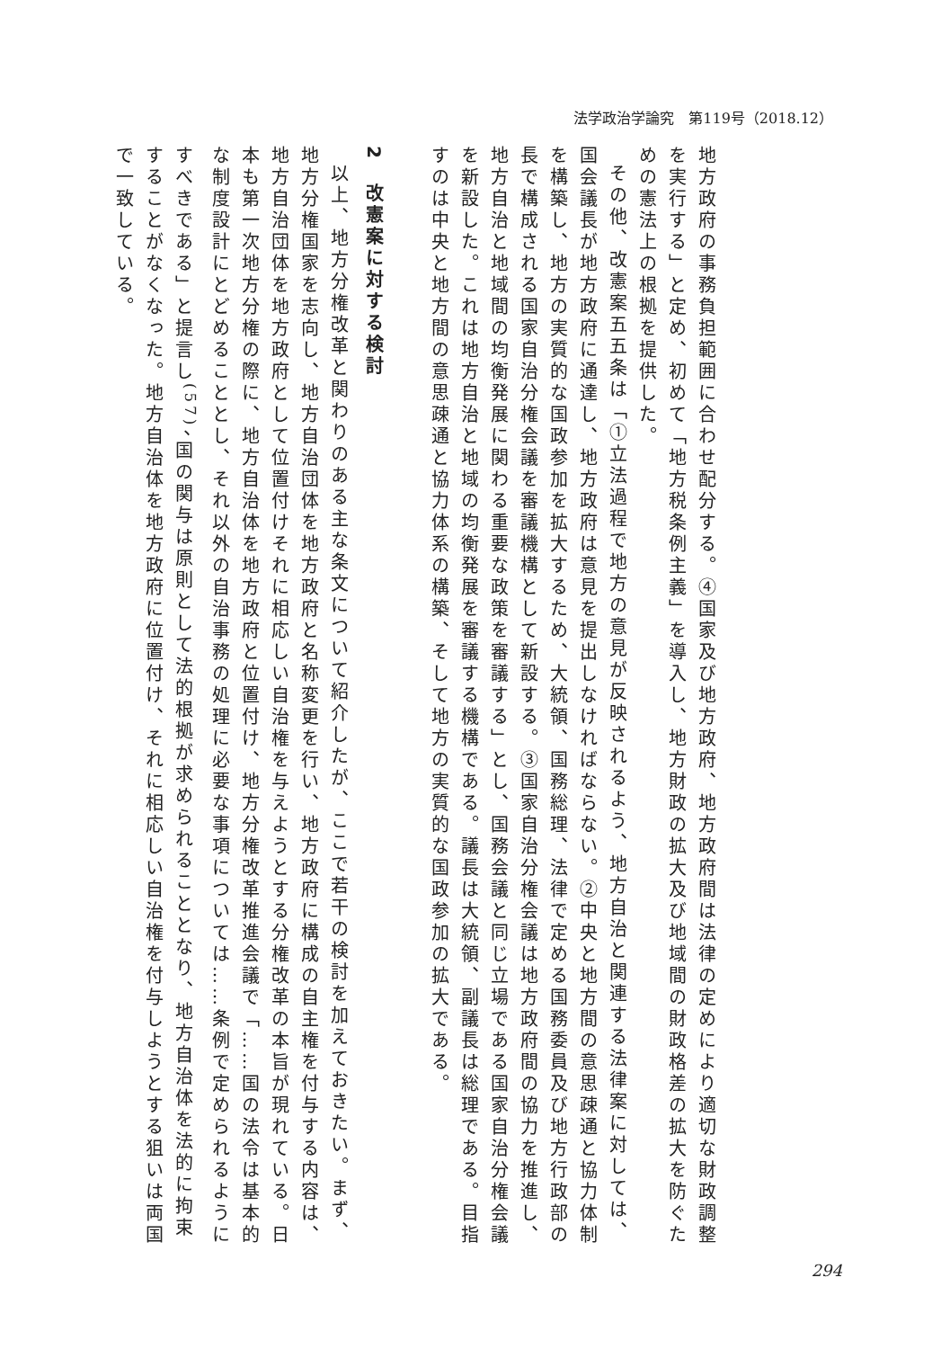法学政治学論究　第119号（2018.12）
地方政府の事務負担範囲に合わせ配分する。④国家及び地方政府、地方政府間は法律の定めにより適切な財政調整を実行する」と定め、初めて「地方税条例主義」を導入し、地方財政の拡大及び地域間の財政格差の拡大を防ぐための憲法上の根拠を提供した。
その他、改憲案五五条は「①立法過程で地方の意見が反映されるよう、地方自治と関連する法律案に対しては、国会議長が地方政府に通達し、地方政府は意見を提出しなければならない。②中央と地方間の意思疎通と協力体制を構築し、地方の実質的な国政参加を拡大するため、大統領、国務総理、法律で定める国務委員及び地方行政部の長で構成される国家自治分権会議を審議機構として新設する。③国家自治分権会議は地方政府間の協力を推進し、地方自治と地域間の均衡発展に関わる重要な政策を審議する」とし、国務会議と同じ立場である国家自治分権会議を新設した。これは地方自治と地域の均衡発展を審議する機構である。議長は大統領、副議長は総理である。目指すのは中央と地方間の意思疎通と協力体系の構築、そして地方の実質的な国政参加の拡大である。
2　改憲案に対する検討
以上、地方分権改革と関わりのある主な条文について紹介したが、ここで若干の検討を加えておきたい。まず、地方分権国家を志向し、地方自治団体を地方政府と名称変更を行い、地方政府に構成の自主権を付与する内容は、地方自治団体を地方政府として位置付けそれに相応しい自治権を与えようとする分権改革の本旨が現れている。日本も第一次地方分権の際に、地方自治体を地方政府と位置付け、地方分権改革推進会議で「……国の法令は基本的な制度設計にとどめることとし、それ以外の自治事務の処理に必要な事項については……条例で定められるようにすべきである」と提言し<sup>(57)</sup>、国の関与は原則として法的根拠が求められることとなり、地方自治体を法的に拘束することがなくなった。地方自治体を地方政府に位置付け、それに相応しい自治権を付与しようとする狙いは両国で一致している。
294